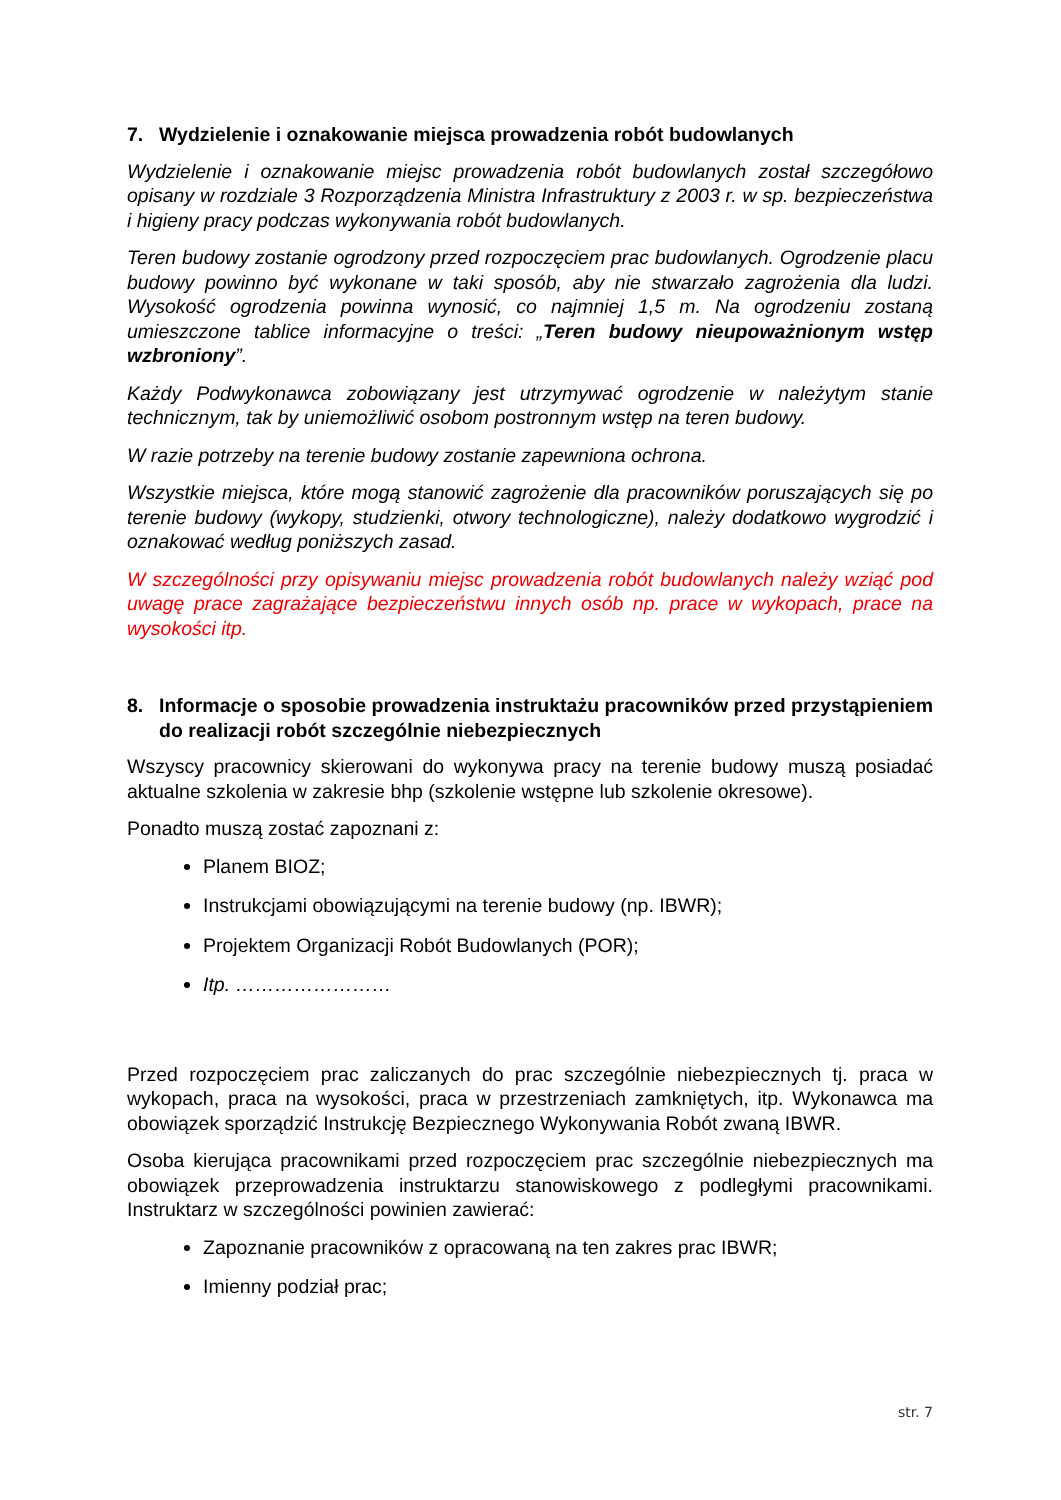7. Wydzielenie i oznakowanie miejsca prowadzenia robót budowlanych
Wydzielenie i oznakowanie miejsc prowadzenia robót budowlanych został szczegółowo opisany w rozdziale 3 Rozporządzenia Ministra Infrastruktury z 2003 r. w sp. bezpieczeństwa i higieny pracy podczas wykonywania robót budowlanych.
Teren budowy zostanie ogrodzony przed rozpoczęciem prac budowlanych. Ogrodzenie placu budowy powinno być wykonane w taki sposób, aby nie stwarzało zagrożenia dla ludzi. Wysokość ogrodzenia powinna wynosić, co najmniej 1,5 m. Na ogrodzeniu zostaną umieszczone tablice informacyjne o treści: „Teren budowy nieupoważnionym wstęp wzbroniony”.
Każdy Podwykonawca zobowiązany jest utrzymywać ogrodzenie w należytym stanie technicznym, tak by uniemożliwić osobom postronnym wstęp na teren budowy.
W razie potrzeby na terenie budowy zostanie zapewniona ochrona.
Wszystkie miejsca, które mogą stanowić zagrożenie dla pracowników poruszających się po terenie budowy (wykopy, studzienki, otwory technologiczne), należy dodatkowo wygrodzić i oznakować według poniższych zasad.
W szczególności przy opisywaniu miejsc prowadzenia robót budowlanych należy wziąć pod uwagę prace zagrażające bezpieczeństwu innych osób np. prace w wykopach, prace na wysokości itp.
8. Informacje o sposobie prowadzenia instruktażu pracowników przed przystąpieniem do realizacji robót szczególnie niebezpiecznych
Wszyscy pracownicy skierowani do wykonywa pracy na terenie budowy muszą posiadać aktualne szkolenia w zakresie bhp (szkolenie wstępne lub szkolenie okresowe).
Ponadto muszą zostać zapoznani z:
Planem BIOZ;
Instrukcjami obowiązującymi na terenie budowy (np. IBWR);
Projektem Organizacji Robót Budowlanych (POR);
Itp. ……………………
Przed rozpoczęciem prac zaliczanych do prac szczególnie niebezpiecznych tj. praca w wykopach, praca na wysokości, praca w przestrzeniach zamkniętych, itp. Wykonawca ma obowiązek sporządzić Instrukcję Bezpiecznego Wykonywania Robót zwaną IBWR.
Osoba kierująca pracownikami przed rozpoczęciem prac szczególnie niebezpiecznych ma obowiązek przeprowadzenia instruktarzu stanowiskowego z podległymi pracownikami. Instruktarz w szczególności powinien zawierać:
Zapoznanie pracowników z opracowaną na ten zakres prac IBWR;
Imienny podział prac;
str. 7